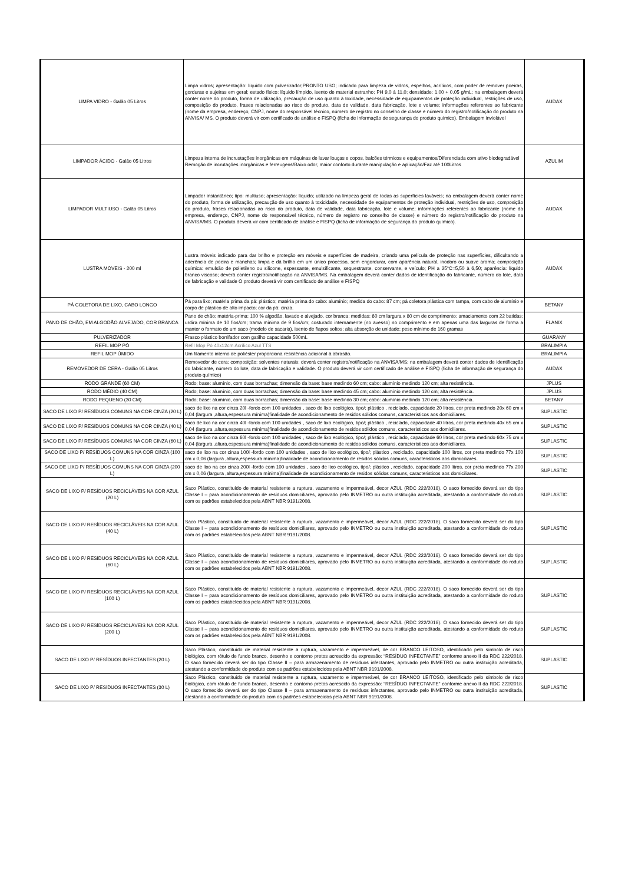| LIMPA VIDRO - Galão 05 Litros | Limpa vidros; apresentação: líquido com pulverizador;PRONTO USO; indicado para limpeza de vidros, espelhos, acrílicos, com poder de remover poeiras, gorduras e sujeiras em geral; estado físico: líquido límpido, isento de material estranho; PH 9,0 à 11,0; densidade: 1,00 + 0,05 g/mL; na embalagem deverá conter nome do produto, forma de utilização, precaução de uso quanto à toxidade, necessidade de equipamentos de proteção individual, restrições de uso, composição do produto, frases relacionadas ao risco do produto, data de validade, data fabricação, lote e volume; informações referentes ao fabricante (nome da empresa, endereço, CNPJ, nome do responsável técnico, número de registro no conselho de classe e número do registro/notificação do produto na ANVISA/ MS. O produto deverá vir com certificado de análise e FISPQ (ficha de informação de segurança do produto químico). Embalagem inviolável | AUDAX |
| LIMPADOR ÁCIDO - Galão 05 Litros | Limpeza interna de incrustações inorgânicas em máquinas de lavar louças e copos, balcões térmicos e equipamentos/Diferenciada com ativo biodegradável Remoção de incrutações inorgânicas e ferreugens/Baixo odor, maior conforto durante manipulação e aplicação/Faz até 100Litros | AZULIM |
| LIMPADOR MULTIUSO - Galão 05 Litros | Limpador instantâneo; tipo: multiuso; apresentação: líquido; utilizado na limpeza geral de todas as superfícies laváveis; na embalagem deverá conter nome do produto, forma de utilização, precaução de uso quanto à toxicidade, necessidade de equipamentos de proteção individual, restrições de uso, composição do produto, frases relacionadas ao risco do produto, data de validade, data fabricação, lote e volume; informações referentes ao fabricante (nome da empresa, endereço, CNPJ, nome do responsável técnico, número de registro no conselho de classe) e número do registro/notificação do produto na ANVISA/MS. O produto deverá vir com certificado de análise e FISPQ (ficha de informação de segurança do produto químico). | AUDAX |
| LUSTRA MÓVEIS - 200 ml | Lustra móveis indicado para dar brilho e proteção em móveis e superfícies de madeira, criando uma película de proteção nas superfícies, dificultando a aderência de poeira e manchas; limpa e dá brilho em um único processo, sem engordurar, com aparência natural, inodoro ou suave aroma; composição química: emulsão de polietileno ou silicone, espessante, emulsificante, sequestrante, conservante, e veículo; PH a 25°C=5,50 à 6,50; aparência: líquido branco viscoso; deverá conter registro/notificação na ANVISA/MS. Na embalagem deverá conter dados de identificação do fabricante, número do lote, data de fabricação e validade O produto deverá vir com certificado de análise e FISPQ | AUDAX |
| PÁ COLETORA DE LIXO, CABO LONGO | Pá para lixo; matéria prima da pá: plástico; matéria prima do cabo: alumínio; medida do cabo: 87 cm; pá coletora plástica com tampa, com cabo de alumínio e corpo de plástico de alto impacto; cor da pá: cinza. | BETANY |
| PANO DE CHÃO, EM ALGODÃO ALVEJADO, COR BRANCA | Pano de chão; matéria-prima: 100 % algodão, lavado e alvejado, cor branca; medidas: 60 cm largura x 80 cm de comprimento; amaciamento com 22 batidas; urdira mínima de 10 fios/cm; trama mínima de 9 fios/cm; costurado internamente (no avesso) no comprimento e em apenas uma das larguras de forma a manter o formato de um saco (modelo de sacaria), isento de fiapos soltos; alta absorção de unidade; peso mínimo de 160 gramas | FLANIX |
| PULVERIZADOR | Frasco plástico borrifador com gatilho capacidade 500mL | GUARANY |
| REFIL MOP PÓ | Refil Mop Pó 40x12cm Acrílico Azul TTS | BRALIMPIA |
| REFIL MOP ÚMIDO | Um filamento interno de poliéster proporciona resistência adicional à abrasão. | BRALIMPIA |
| REMOVEDOR DE CERA - Galão 05 Litros | Removedor de cera; composição: solventes naturais; deverá conter registro/notificação na ANVISA/MS; na embalagem deverá conter dados de identificação do fabricante, número do lote, data de fabricação e validade. O produto deverá vir com certificado de análise e FISPQ (ficha de informação de segurança do produto químico) | AUDAX |
| RODO GRANDE (60 CM) | Rodo; base: alumínio, com duas borrachas; dimensão da base: base medindo 60 cm; cabo: alumínio medindo 120 cm; alta resistência. | JPLUS |
| RODO MÉDIO (40 CM) | Rodo; base: alumínio, com duas borrachas; dimensão da base: base medindo 45 cm; cabo: alumínio medindo 120 cm; alta resistência. | JPLUS |
| RODO PEQUENO (30 CM) | Rodo; base: alumínio, com duas borrachas; dimensão da base: base medindo 30 cm; cabo: alumínio medindo 120 cm; alta resistência. | BETANY |
| SACO DE LIXO P/ RESÍDUOS COMUNS NA COR CINZA (20 L) | saco de lixo na cor cinza 20l -fordo com 100 unidades , saco de lixo ecológico, tipo/; plástico , reciclado, capacidade 20 litros, cor preta medindo 20x 60 cm x 0,04 (largura ,altura,espessura mínima)finalidade de acondicionamento de residos sólidos comuns, caracteristicos aos domiciliares. | SUPLASTIC |
| SACO DE LIXO P/ RESÍDUOS COMUNS NA COR CINZA (40 L) | saco de lixo na cor cinza 40l -fordo com 100 unidades , saco de lixo ecológico, tipo/; plástico , reciclado, capacidade 40 litros, cor preta medindo 40x 65 cm x 0,04 (largura ,altura,espessura mínima)finalidade de acondicionamento de residos sólidos comuns, caracteristicos aos domiciliares. | SUPLASTIC |
| SACO DE LIXO P/ RESÍDUOS COMUNS NA COR CINZA (60 L) | saco de lixo na cor cinza 60l -fordo com 100 unidades , saco de lixo ecológico, tipo/; plástico , reciclado, capacidade 60 litros, cor preta medindo 60x 75 cm x 0,04 (largura ,altura,espessura mínima)finalidade de acondicionamento de residos sólidos comuns, caracteristicos aos domiciliares. | SUPLASTIC |
| SACO DE LIXO P/ RESÍDUOS COMUNS NA COR CINZA (100 L) | saco de lixo na cor cinza 100l -fordo com 100 unidades , saco de lixo ecológico, tipo/; plástico , reciclado, capacidade 100 litros, cor preta medindo 77x 100 cm x 0,06 (largura ,altura,espessura mínima)finalidade de acondicionamento de residos sólidos comuns, caracteristicos aos domiciliares. | SUPLASTIC |
| SACO DE LIXO P/ RESÍDUOS COMUNS NA COR CINZA (200 L) | saco de lixo na cor cinza 200l -fordo com 100 unidades , saco de lixo ecológico, tipo/; plástico , reciclado, capacidade 200 litros, cor preta medindo 77x 200 cm x 0,06 (largura ,altura,espessura mínima)finalidade de acondicionamento de residos sólidos comuns, caracteristicos aos domiciliares. | SUPLASTIC |
| SACO DE LIXO P/ RESÍDUOS RECICLÁVEIS NA COR AZUL (20 L) | Saco Plástico, constituído de material resistente a ruptura, vazamento e impermeável, decor AZUL (RDC 222/2018). O saco fornecido deverá ser do tipo Classe I – para acondicionamento de resíduos domiciliares, aprovado pelo INMETRO ou outra instituição acreditada, atestando a conformidade do roduto com os padrões estabelecidos pela ABNT NBR 9191/2008. | SUPLASTIC |
| SACO DE LIXO P/ RESÍDUOS RECICLÁVEIS NA COR AZUL (40 L) | Saco Plástico, constituído de material resistente a ruptura, vazamento e impermeável, decor AZUL (RDC 222/2018). O saco fornecido deverá ser do tipo Classe I – para acondicionamento de resíduos domiciliares, aprovado pelo INMETRO ou outra instituição acreditada, atestando a conformidade do roduto com os padrões estabelecidos pela ABNT NBR 9191/2008. | SUPLASTIC |
| SACO DE LIXO P/ RESÍDUOS RECICLÁVEIS NA COR AZUL (60 L) | Saco Plástico, constituído de material resistente a ruptura, vazamento e impermeável, decor AZUL (RDC 222/2018). O saco fornecido deverá ser do tipo Classe I – para acondicionamento de resíduos domiciliares, aprovado pelo INMETRO ou outra instituição acreditada, atestando a conformidade do roduto com os padrões estabelecidos pela ABNT NBR 9191/2008. | SUPLASTIC |
| SACO DE LIXO P/ RESÍDUOS RECICLÁVEIS NA COR AZUL (100 L) | Saco Plástico, constituído de material resistente a ruptura, vazamento e impermeável, decor AZUL (RDC 222/2018). O saco fornecido deverá ser do tipo Classe I – para acondicionamento de resíduos domiciliares, aprovado pelo INMETRO ou outra instituição acreditada, atestando a conformidade do roduto com os padrões estabelecidos pela ABNT NBR 9191/2008. | SUPLASTIC |
| SACO DE LIXO P/ RESÍDUOS RECICLÁVEIS NA COR AZUL (200 L) | Saco Plástico, constituído de material resistente a ruptura, vazamento e impermeável, decor AZUL (RDC 222/2018). O saco fornecido deverá ser do tipo Classe I – para acondicionamento de resíduos domiciliares, aprovado pelo INMETRO ou outra instituição acreditada, atestando a conformidade do roduto com os padrões estabelecidos pela ABNT NBR 9191/2008. | SUPLASTIC |
| SACO DE LIXO P/ RESÍDUOS INFECTANTES (20 L) | Saco Plástico, constituído de material resistente a ruptura, vazamento e impermeável, de cor BRANCO LEITOSO, identificado pelo símbolo de risco biológico, com rótulo de fundo branco, desenho e contorno pretos acrescido da expressão: “RESÍDUO INFECTANTE” conforme anexo II da RDC 222/2018. O saco fornecido deverá ser do tipo Classe II – para armazenamento de resíduos infectantes, aprovado pelo INMETRO ou outra instituição acreditada, atestando a conformidade do produto com os padrões estabelecidos pela ABNT NBR 9191/2008. | SUPLASTIC |
| SACO DE LIXO P/ RESÍDUOS INFECTANTES (30 L) | Saco Plástico, constituído de material resistente a ruptura, vazamento e impermeável, de cor BRANCO LEITOSO, identificado pelo símbolo de risco biológico, com rótulo de fundo branco, desenho e contorno pretos acrescido da expressão: “RESÍDUO INFECTANTE” conforme anexo II da RDC 222/2018. O saco fornecido deverá ser do tipo Classe II – para armazenamento de resíduos infectantes, aprovado pelo INMETRO ou outra instituição acreditada, atestando a conformidade do produto com os padrões estabelecidos pela ABNT NBR 9191/2008. | SUPLASTIC |